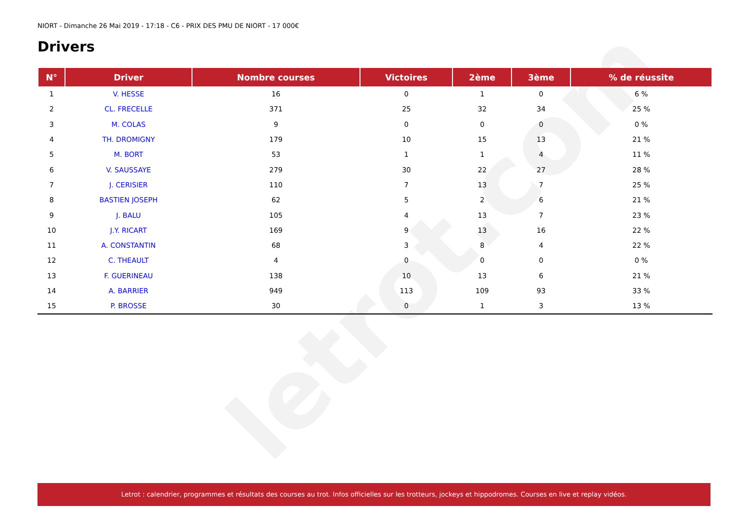letrot.com
NIORT - Dimanche 26 Mai 2019 - 17:18 - C6 - PRIX DES PMU DE NIORT - 17 000€
Drivers
| N° | Driver | Nombre courses | Victoires | 2ème | 3ème | % de réussite |
| --- | --- | --- | --- | --- | --- | --- |
| 1 | V. HESSE | 16 | 0 | 1 | 0 | 6 % |
| 2 | CL. FRECELLE | 371 | 25 | 32 | 34 | 25 % |
| 3 | M. COLAS | 9 | 0 | 0 | 0 | 0 % |
| 4 | TH. DROMIGNY | 179 | 10 | 15 | 13 | 21 % |
| 5 | M. BORT | 53 | 1 | 1 | 4 | 11 % |
| 6 | V. SAUSSAYE | 279 | 30 | 22 | 27 | 28 % |
| 7 | J. CERISIER | 110 | 7 | 13 | 7 | 25 % |
| 8 | BASTIEN JOSEPH | 62 | 5 | 2 | 6 | 21 % |
| 9 | J. BALU | 105 | 4 | 13 | 7 | 23 % |
| 10 | J.Y. RICART | 169 | 9 | 13 | 16 | 22 % |
| 11 | A. CONSTANTIN | 68 | 3 | 8 | 4 | 22 % |
| 12 | C. THEAULT | 4 | 0 | 0 | 0 | 0 % |
| 13 | F. GUERINEAU | 138 | 10 | 13 | 6 | 21 % |
| 14 | A. BARRIER | 949 | 113 | 109 | 93 | 33 % |
| 15 | P. BROSSE | 30 | 0 | 1 | 3 | 13 % |
Letrot : calendrier, programmes et résultats des courses au trot. Infos officielles sur les trotteurs, jockeys et hippodromes. Courses en live et replay vidéos.